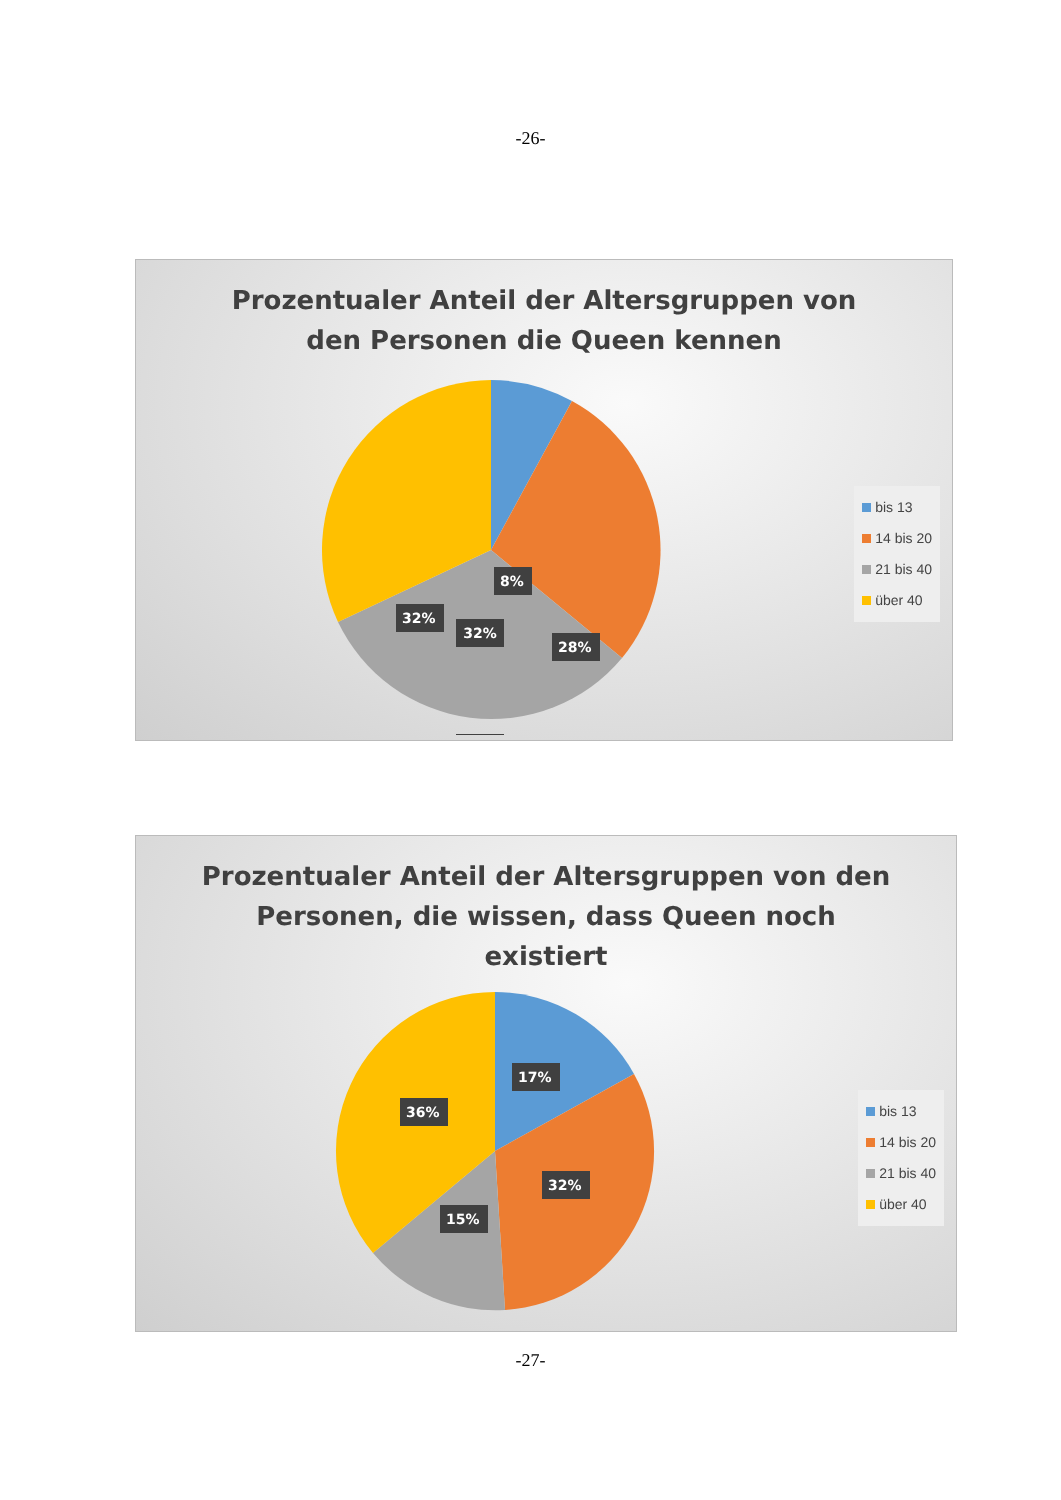-26-
Prozentualer Anteil der Altersgruppen von
den Personen die Queen kennen
8%
28%
32%
32%
bis 13
14 bis 20
21 bis 40
über 40
Prozentualer Anteil der Altersgruppen von den
Personen, die wissen, dass Queen noch
existiert
17%
36%
32%
15%
bis 13
14 bis 20
21 bis 40
über 40
-27-